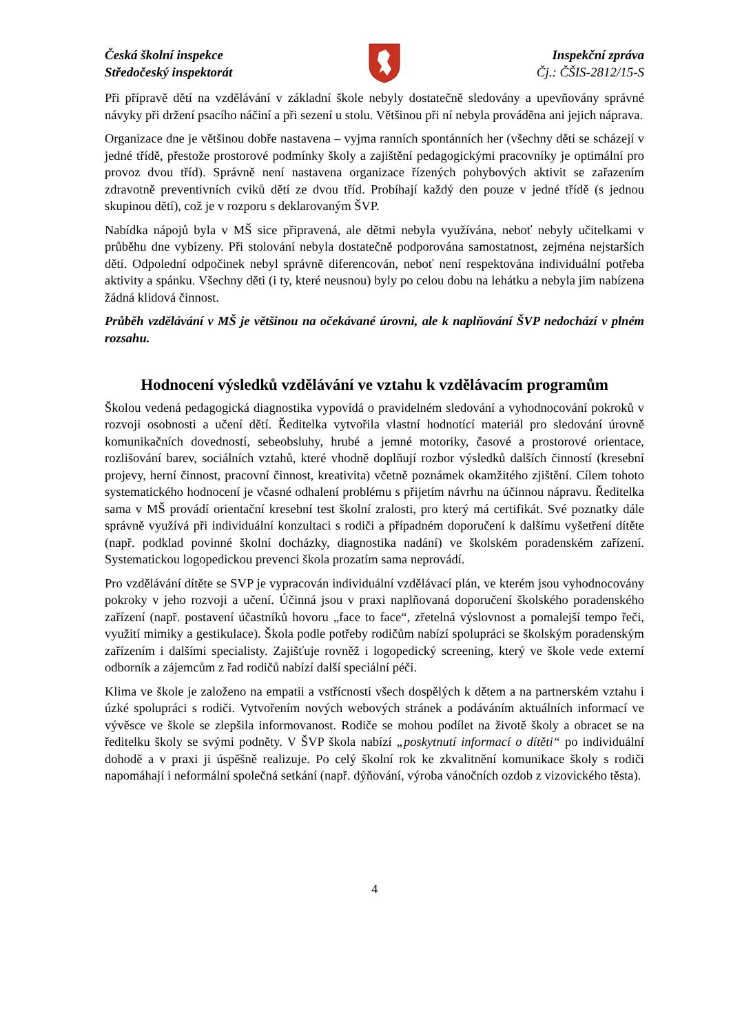Česká školní inspekce
Středočeský inspektorát
Inspekční zpráva
Čj.: ČŠIS-2812/15-S
Při přípravě dětí na vzdělávání v základní škole nebyly dostatečně sledovány a upevňovány správné návyky při držení psacího náčiní a při sezení u stolu. Většinou při ní nebyla prováděna ani jejich náprava.
Organizace dne je většinou dobře nastavena – vyjma ranních spontánních her (všechny děti se scházejí v jedné třídě, přestože prostorové podmínky školy a zajištění pedagogickými pracovníky je optimální pro provoz dvou tříd). Správně není nastavena organizace řízených pohybových aktivit se zařazením zdravotně preventivních cviků dětí ze dvou tříd. Probíhají každý den pouze v jedné třídě (s jednou skupinou dětí), což je v rozporu s deklarovaným ŠVP.
Nabídka nápojů byla v MŠ sice připravená, ale dětmi nebyla využívána, neboť nebyly učitelkami v průběhu dne vybízeny. Při stolování nebyla dostatečně podporována samostatnost, zejména nejstarších dětí. Odpolední odpočinek nebyl správně diferencován, neboť není respektována individuální potřeba aktivity a spánku. Všechny děti (i ty, které neusnou) byly po celou dobu na lehátku a nebyla jim nabízena žádná klidová činnost.
Průběh vzdělávání v MŠ je většinou na očekávané úrovni, ale k naplňování ŠVP nedochází v plném rozsahu.
Hodnocení výsledků vzdělávání ve vztahu k vzdělávacím programům
Školou vedená pedagogická diagnostika vypovídá o pravidelném sledování a vyhodnocování pokroků v rozvoji osobnosti a učení dětí. Ředitelka vytvořila vlastní hodnotící materiál pro sledování úrovně komunikačních dovedností, sebeobsluhy, hrubé a jemné motoriky, časové a prostorové orientace, rozlišování barev, sociálních vztahů, které vhodně doplňují rozbor výsledků dalších činností (kresební projevy, herní činnost, pracovní činnost, kreativita) včetně poznámek okamžitého zjištění. Cílem tohoto systematického hodnocení je včasné odhalení problému s přijetím návrhu na účinnou nápravu. Ředitelka sama v MŠ provádí orientační kresební test školní zralosti, pro který má certifikát. Své poznatky dále správně využívá při individuální konzultaci s rodiči a případném doporučení k dalšímu vyšetření dítěte (např. podklad povinné školní docházky, diagnostika nadání) ve školském poradenském zařízení. Systematickou logopedickou prevenci škola prozatím sama neprovádí.
Pro vzdělávání dítěte se SVP je vypracován individuální vzdělávací plán, ve kterém jsou vyhodnocovány pokroky v jeho rozvoji a učení. Účinná jsou v praxi naplňovaná doporučení školského poradenského zařízení (např. postavení účastníků hovoru „face to face“, zřetelná výslovnost a pomalejší tempo řeči, využití mimiky a gestikulace). Škola podle potřeby rodičům nabízí spolupráci se školským poradenským zařízením i dalšími specialisty. Zajišťuje rovněž i logopedický screening, který ve škole vede externí odborník a zájemcům z řad rodičů nabízí další speciální péči.
Klima ve škole je založeno na empatii a vstřícnosti všech dospělých k dětem a na partnerském vztahu i úzké spolupráci s rodiči. Vytvořením nových webových stránek a podáváním aktuálních informací ve vývěsce ve škole se zlepšila informovanost. Rodiče se mohou podílet na životě školy a obracet se na ředitelku školy se svými podněty. V ŠVP škola nabízí „poskytnutí informací o dítěti“ po individuální dohodě a v praxi ji úspěšně realizuje. Po celý školní rok ke zkvalitnění komunikace školy s rodiči napomáhají i neformální společná setkání (např. dýňování, výroba vánočních ozdob z vizovického těsta).
4